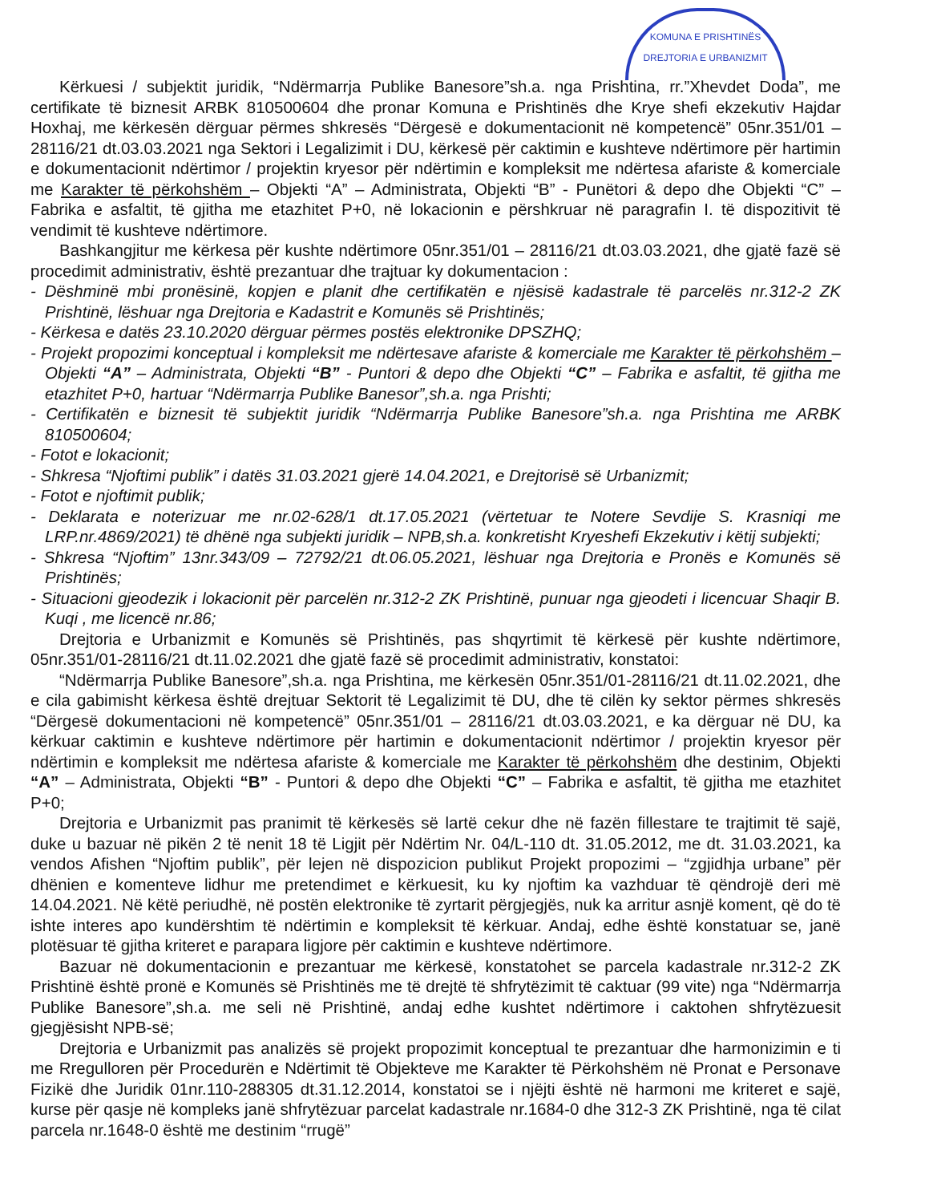KOMUNA E PRISHTINËS
DREJTORIA E URBANIZMIT
Kërkuesi / subjektit juridik, “Ndërmarrja Publike Banesore”sh.a. nga Prishtina, rr.”Xhevdet Doda”, me certifikate të biznesit ARBK 810500604 dhe pronar Komuna e Prishtinës dhe Krye shefi ekzekutiv Hajdar Hoxhaj, me kërkesën dërguar përmes shkresës “Dërgesë e dokumentacionit në kompetencë” 05nr.351/01 – 28116/21 dt.03.03.2021 nga Sektori i Legalizimit i DU, kërkesë për caktimin e kushteve ndërtimore për hartimin e dokumentacionit ndërtimor / projektin kryesor për ndërtimin e kompleksit me ndërtesa afariste & komerciale me Karakter të përkohshëm – Objekti “A” – Administrata, Objekti “B” - Punëtori & depo dhe Objekti “C” – Fabrika e asfaltit, të gjitha me etazhitet P+0, në lokacionin e përshkruar në paragrafin I. të dispozitivit të vendimit të kushteve ndërtimore.
Bashkangjitur me kërkesa për kushte ndërtimore 05nr.351/01 – 28116/21 dt.03.03.2021, dhe gjatë fazë së procedimit administrativ, është prezantuar dhe trajtuar ky dokumentacion :
- Dëshminë mbi pronësinë, kopjen e planit dhe certifikatën e njësisë kadastrale të parcelës nr.312-2 ZK Prishtinë, lëshuar nga Drejtoria e Kadastrit e Komunës së Prishtinës;
- Kërkesa e datës 23.10.2020 dërguar përmes postës elektronike DPSZHQ;
- Projekt propozimi konceptual i kompleksit me ndërtesave afariste & komerciale me Karakter të përkohshëm – Objekti “A” – Administrata, Objekti “B” - Puntori & depo dhe Objekti “C” – Fabrika e asfaltit, të gjitha me etazhitet P+0, hartuar “Ndërmarrja Publike Banesor”,sh.a. nga Prishti;
- Certifikatën e biznesit të subjektit juridik “Ndërmarrja Publike Banesore”sh.a. nga Prishtina me ARBK 810500604;
- Fotot e lokacionit;
- Shkresa “Njoftimi publik” i datës 31.03.2021 gjerë 14.04.2021, e Drejtorisë së Urbanizmit;
- Fotot e njoftimit publik;
- Deklarata e noterizuar me nr.02-628/1 dt.17.05.2021 (vërtetuar te Notere Sevdije S. Krasniqi me LRP.nr.4869/2021) të dhënë nga subjekti juridik – NPB,sh.a. konkretisht Kryeshefi Ekzekutiv i këtij subjekti;
- Shkresa “Njoftim” 13nr.343/09 – 72792/21 dt.06.05.2021, lëshuar nga Drejtoria e Pronës e Komunës së Prishtinës;
- Situacioni gjeodezik i lokacionit për parcelën nr.312-2 ZK Prishtinë, punuar nga gjeodeti i licencuar Shaqir B. Kuqi , me licencë nr.86;
Drejtoria e Urbanizmit e Komunës së Prishtinës, pas shqyrtimit të kërkesë për kushte ndërtimore, 05nr.351/01-28116/21 dt.11.02.2021 dhe gjatë fazë së procedimit administrativ, konstatoi:
“Ndërmarrja Publike Banesore”,sh.a. nga Prishtina, me kërkesën 05nr.351/01-28116/21 dt.11.02.2021, dhe e cila gabimisht kërkesa është drejtuar Sektorit të Legalizimit të DU, dhe të cilën ky sektor përmes shkresës “Dërgesë dokumentacioni në kompetencë” 05nr.351/01 – 28116/21 dt.03.03.2021, e ka dërguar në DU, ka kërkuar caktimin e kushteve ndërtimore për hartimin e dokumentacionit ndërtimor / projektin kryesor për ndërtimin e kompleksit me ndërtesa afariste & komerciale me Karakter të përkohshëm dhe destinim, Objekti “A” – Administrata, Objekti “B” - Puntori & depo dhe Objekti “C” – Fabrika e asfaltit, të gjitha me etazhitet P+0;
Drejtoria e Urbanizmit pas pranimit të kërkesës së lartë cekur dhe në fazën fillestare te trajtimit të sajë, duke u bazuar në pikën 2 të nenit 18 të Ligjit për Ndërtim Nr. 04/L-110 dt. 31.05.2012, me dt. 31.03.2021, ka vendos Afishen “Njoftim publik”, për lejen në dispozicion publikut Projekt propozimi – “zgjidhja urbane” për dhënien e komenteve lidhur me pretendimet e kërkuesit, ku ky njoftim ka vazhduar të qëndrojë deri më 14.04.2021. Në këtë periudhë, në postën elektronike të zyrtarit përgjegjës, nuk ka arritur asnjë koment, që do të ishte interes apo kundërshtim të ndërtimin e kompleksit të kërkuar. Andaj, edhe është konstatuar se, janë plotësuar të gjitha kriteret e parapara ligjore për caktimin e kushteve ndërtimore.
Bazuar në dokumentacionin e prezantuar me kërkesë, konstatohet se parcela kadastrale nr.312-2 ZK Prishtinë është pronë e Komunës së Prishtinës me të drejtë të shfrytëzimit të caktuar (99 vite) nga “Ndërmarrja Publike Banesore”,sh.a. me seli në Prishtinë, andaj edhe kushtet ndërtimore i caktohen shfrytëzuesit gjegjësisht NPB-së;
Drejtoria e Urbanizmit pas analizës së projekt propozimit konceptual te prezantuar dhe harmonizimin e ti me Rregulloren për Procedurën e Ndërtimit të Objekteve me Karakter të Përkohshëm në Pronat e Personave Fizikë dhe Juridik 01nr.110-288305 dt.31.12.2014, konstatoi se i njëjti është në harmoni me kriteret e sajë, kurse për qasje në kompleks janë shfrytëzuar parcelat kadastrale nr.1684-0 dhe 312-3 ZK Prishtinë, nga të cilat parcela nr.1648-0 është me destinim “rrugë”